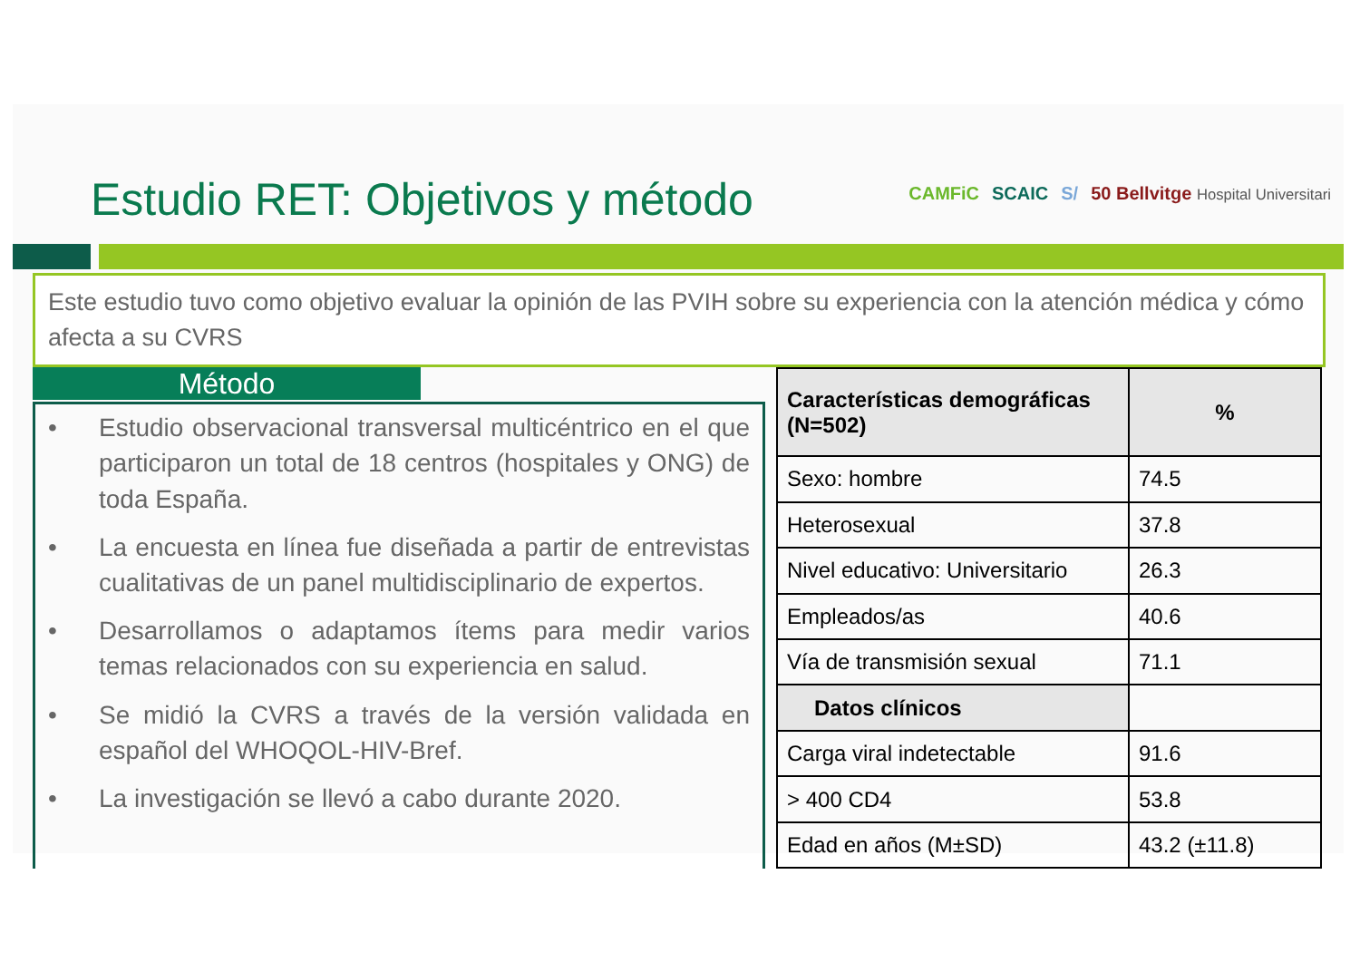Estudio RET: Objetivos y método
CAMFiC SCAIC S/ 50 Bellvitge Hospital Universitari
Este estudio tuvo como objetivo evaluar la opinión de las PVIH sobre su experiencia con la atención médica y cómo afecta a su CVRS
Método
• Estudio observacional transversal multicéntrico en el que participaron un total de 18 centros (hospitales y ONG) de toda España.
• La encuesta en línea fue diseñada a partir de entrevistas cualitativas de un panel multidisciplinario de expertos.
• Desarrollamos o adaptamos ítems para medir varios temas relacionados con su experiencia en salud.
• Se midió la CVRS a través de la versión validada en español del WHOQOL-HIV-Bref.
• La investigación se llevó a cabo durante 2020.
| Características demográficas (N=502) | % |
| --- | --- |
| Sexo: hombre | 74.5 |
| Heterosexual | 37.8 |
| Nivel educativo: Universitario | 26.3 |
| Empleados/as | 40.6 |
| Vía de transmisión sexual | 71.1 |
| Datos clínicos | |
| Carga viral indetectable | 91.6 |
| > 400 CD4 | 53.8 |
| Edad en años (M±SD) | 43.2 (±11.8) |